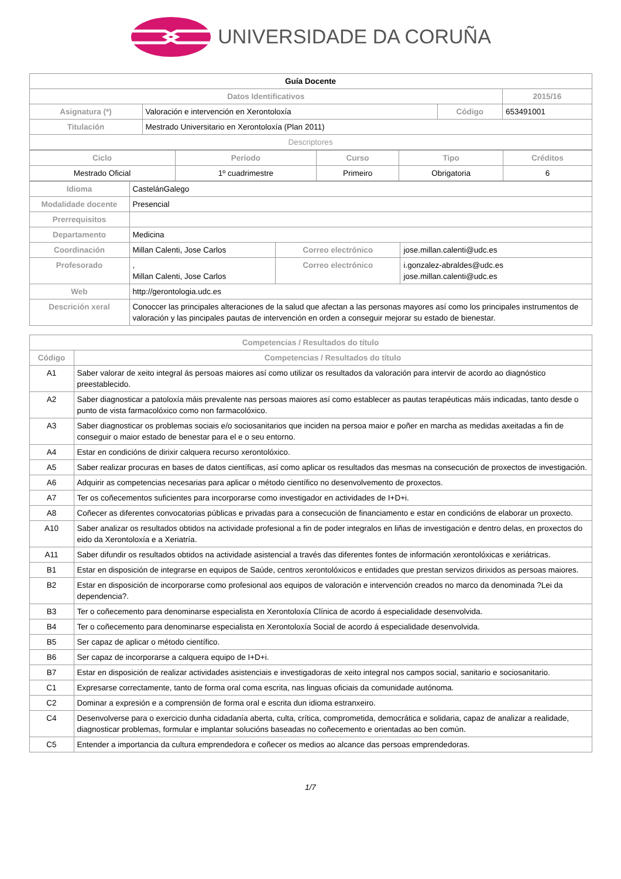UNIVERSIDADE DA CORUÑA
| Guía Docente | | | |
| Datos Identificativos | | | 2015/16 |
| Asignatura (*) | Valoración e intervención en Xerontoloxía | Código | 653491001 |
| Titulación | Mestrado Universitario en Xerontoloxía (Plan 2011) | | |
| Descriptores | | | |
| Ciclo | Período | Curso | Tipo | Créditos |
| --- | --- | --- | --- | --- |
| Mestrado Oficial | 1º cuadrimestre | Primeiro | Obrigatoria | 6 |
| Idioma | CastelánGalego | | |
| Modalidade docente | Presencial | | |
| Prerrequisitos | | | |
| Departamento | Medicina | | |
| Coordinación | Millan Calenti, Jose Carlos | Correo electrónico | jose.millan.calenti@udc.es |
| Profesorado | , Millan Calenti, Jose Carlos | Correo electrónico | i.gonzalez-abraldes@udc.es jose.millan.calenti@udc.es |
| Web | http://gerontologia.udc.es | | |
| Descrición xeral | Conoccer las principales alteraciones de la salud que afectan a las personas mayores así como los principales instrumentos de valoración y las pincipales pautas de intervención en orden a conseguir mejorar su estado de bienestar. | | |
| Competencias / Resultados do título | |
| --- | --- |
| Código | Competencias / Resultados do título |
| A1 | Saber valorar de xeito integral ás persoas maiores así como utilizar os resultados da valoración para intervir de acordo ao diagnóstico preestablecido. |
| A2 | Saber diagnosticar a patoloxía máis prevalente nas persoas maiores así como establecer as pautas terapéuticas máis indicadas, tanto desde o punto de vista farmacolóxico como non farmacolóxico. |
| A3 | Saber diagnosticar os problemas sociais e/o sociosanitarios que inciden na persoa maior e poñer en marcha as medidas axeitadas a fin de conseguir o maior estado de benestar para el e o seu entorno. |
| A4 | Estar en condicións de dirixir calquera recurso xerontolóxico. |
| A5 | Saber realizar procuras en bases de datos científicas, así como aplicar os resultados das mesmas na consecución de proxectos de investigación. |
| A6 | Adquirir as competencias necesarias para aplicar o método científico no desenvolvemento de proxectos. |
| A7 | Ter os coñecementos suficientes para incorporarse como investigador en actividades de I+D+i. |
| A8 | Coñecer as diferentes convocatorias públicas e privadas para a consecución de financiamento e estar en condicións de elaborar un proxecto. |
| A10 | Saber analizar os resultados obtidos na actividade profesional a fin de poder integralos en liñas de investigación e dentro delas, en proxectos do eido da Xerontoloxía e a Xeriatría. |
| A11 | Saber difundir os resultados obtidos na actividade asistencial a través das diferentes fontes de información xerontolóxicas e xeriátricas. |
| B1 | Estar en disposición de integrarse en equipos de Saúde, centros xerontolóxicos e entidades que prestan servizos dirixidos as persoas maiores. |
| B2 | Estar en disposición de incorporarse como profesional aos equipos de valoración e intervención creados no marco da denominada ?Lei da dependencia?. |
| B3 | Ter o coñecemento para denominarse especialista en Xerontoloxía Clínica de acordo á especialidade desenvolvida. |
| B4 | Ter o coñecemento para denominarse especialista en Xerontoloxía Social de acordo á especialidade desenvolvida. |
| B5 | Ser capaz de aplicar o método científico. |
| B6 | Ser capaz de incorporarse a calquera equipo de I+D+i. |
| B7 | Estar en disposición de realizar actividades asistenciais e investigadoras de xeito integral nos campos social, sanitario e sociosanitario. |
| C1 | Expresarse correctamente, tanto de forma oral coma escrita, nas linguas oficiais da comunidade autónoma. |
| C2 | Dominar a expresión e a comprensión de forma oral e escrita dun idioma estranxeiro. |
| C4 | Desenvolverse para o exercicio dunha cidadanía aberta, culta, crítica, comprometida, democrática e solidaria, capaz de analizar a realidade, diagnosticar problemas, formular e implantar solucións baseadas no coñecemento e orientadas ao ben común. |
| C5 | Entender a importancia da cultura emprendedora e coñecer os medios ao alcance das persoas emprendedoras. |
1/7